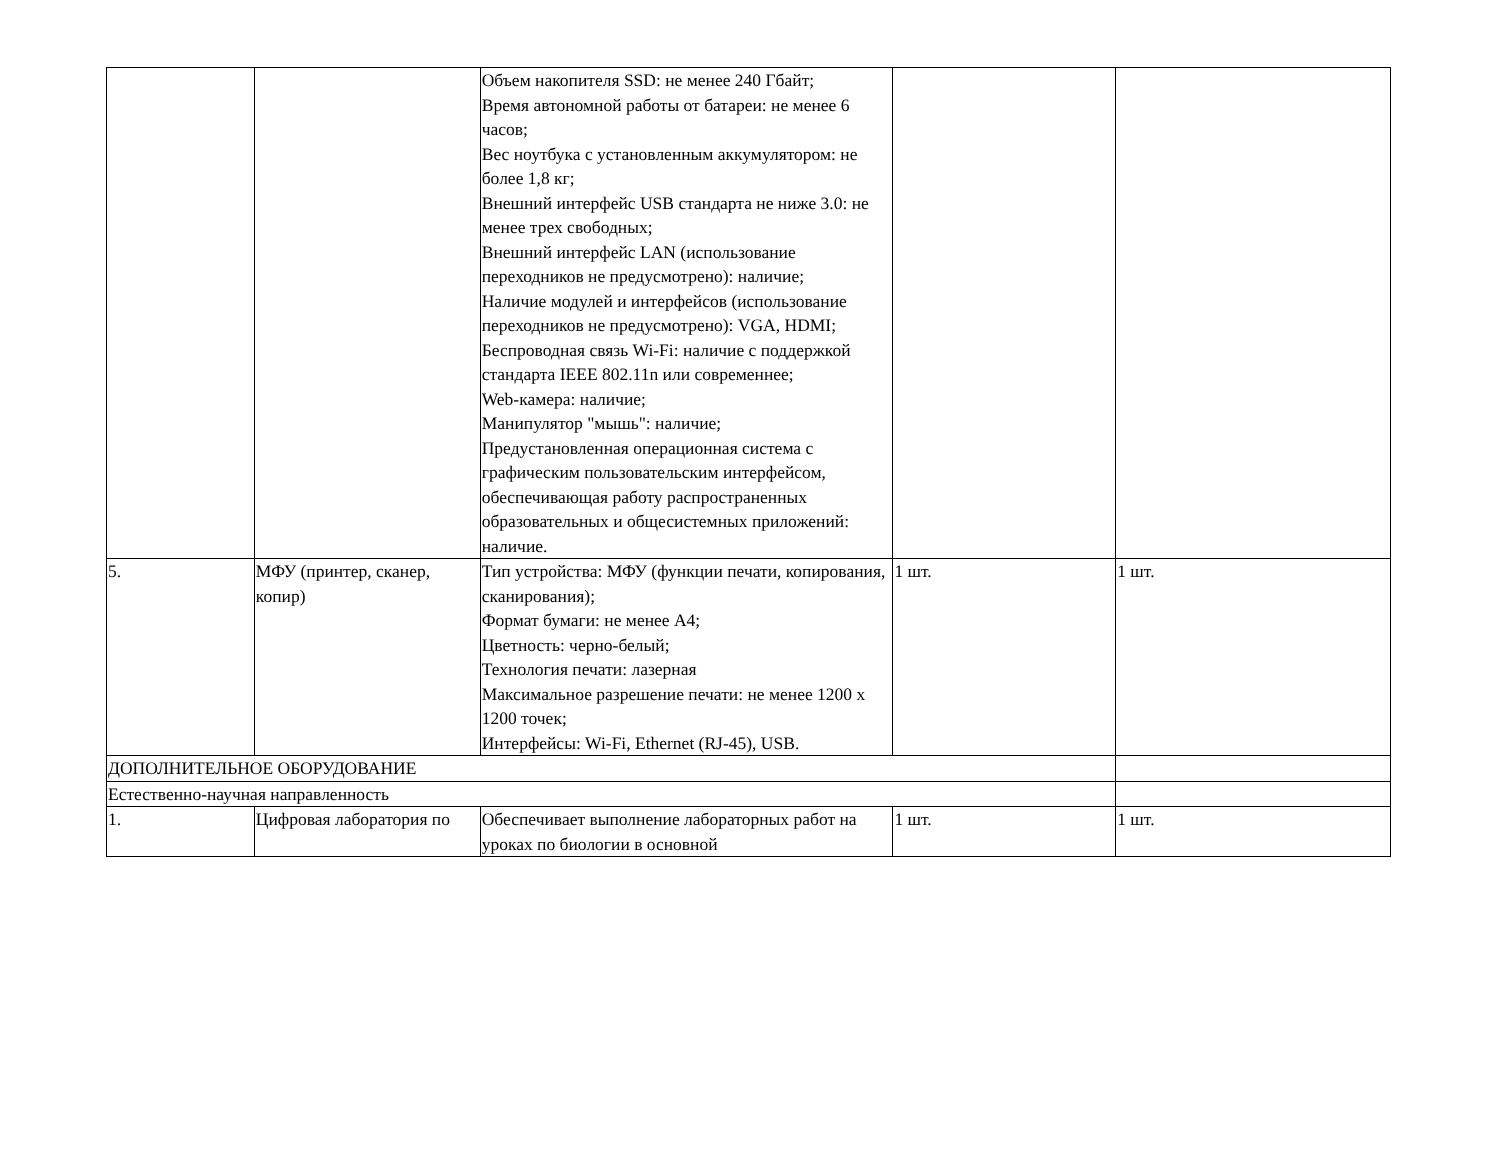| | | Объем накопителя SSD: не менее 240 Гбайт; Время автономной работы от батареи: не менее 6 часов; Вес ноутбука с установленным аккумулятором: не более 1,8 кг; Внешний интерфейс USB стандарта не ниже 3.0: не менее трех свободных; Внешний интерфейс LAN (использование переходников не предусмотрено): наличие; Наличие модулей и интерфейсов (использование переходников не предусмотрено): VGA, HDMI; Беспроводная связь Wi-Fi: наличие с поддержкой стандарта IEEE 802.11n или современнее; Web-камера: наличие; Манипулятор "мышь": наличие; Предустановленная операционная система с графическим пользовательским интерфейсом, обеспечивающая работу распространенных образовательных и общесистемных приложений: наличие. | | |
| 5. | МФУ (принтер, сканер, копир) | Тип устройства: МФУ (функции печати, копирования, сканирования); Формат бумаги: не менее А4; Цветность: черно-белый; Технология печати: лазерная Максимальное разрешение печати: не менее 1200 x 1200 точек; Интерфейсы: Wi-Fi, Ethernet (RJ-45), USB. | 1 шт. | 1 шт. |
| ДОПОЛНИТЕЛЬНОЕ ОБОРУДОВАНИЕ | | | | |
| Естественно-научная направленность | | | | |
| 1. | Цифровая лаборатория по | Обеспечивает выполнение лабораторных работ на уроках по биологии в основной | 1 шт. | 1 шт. |